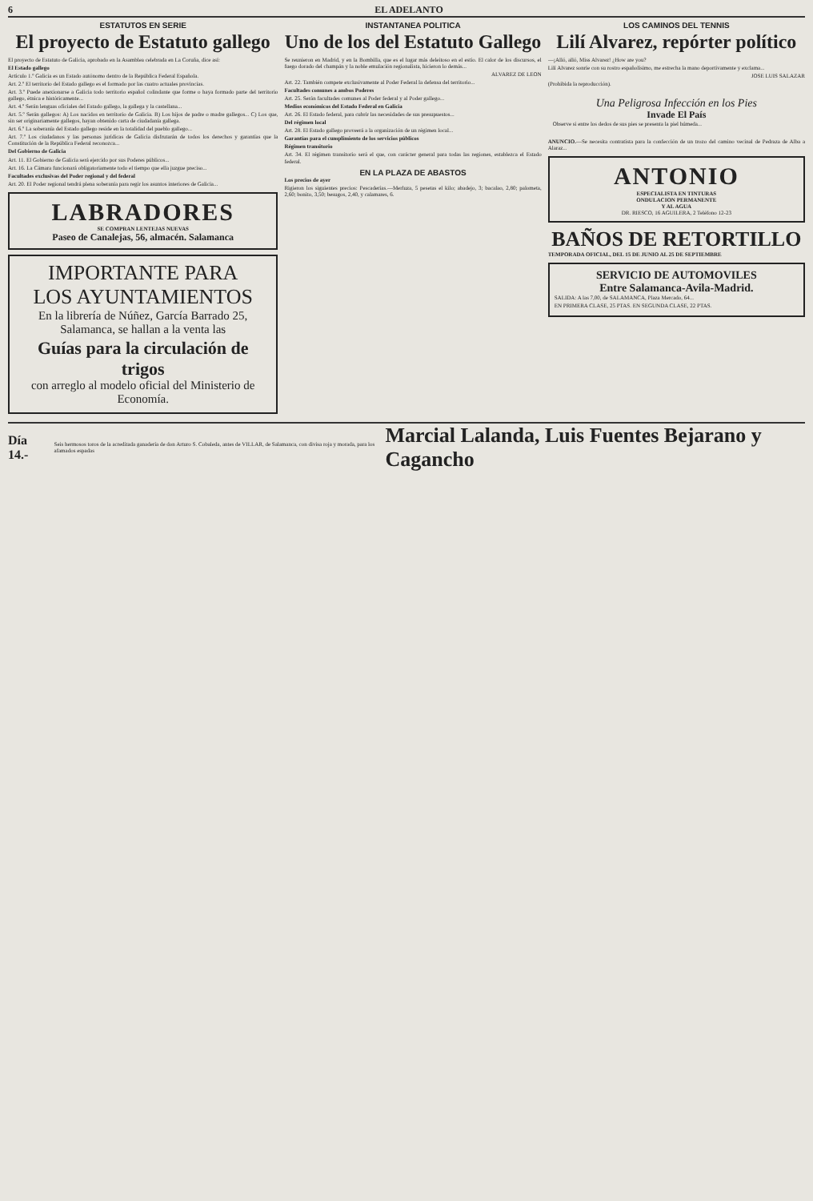6 EL ADELANTO
ESTATUTOS EN SERIE
El proyecto de Estatuto gallego
El proyecto de Estatuto de Galicia, aprobado en la Asamblea celebrada en La Coruña, dice así:
El Estado gallego
Artículo 1.º Galicia es un Estado autónomo dentro de la República Federal Española.
Art. 2.º El territorio del Estado gallego es el formado por las cuatro actuales provincias.
Art. 3.º Puede anexionarse a Galicia todo territorio español colindante que forme o haya formado parte del territorio gallego, étnica e históricamente...
Art. 4.º Serán lenguas oficiales del Estado gallego, la gallega y la castellana...
Art. 5.º Serán gallegos: A) Los nacidos en territorio de Galicia. B) Los hijos de padre o madre gallegos... C) Los que, sin ser originariamente gallegos, hayan obtenido carta de ciudadanía gallega.
Art. 6.º La soberanía del Estado gallego reside en la totalidad del pueblo gallego...
Art. 7.º Los ciudadanos y las personas jurídicas de Galicia disfrutarán de todos los derechos y garantías que la Constitución de la República Federal reconozca...
Del Gobierno de Galicia
Art. 11. El Gobierno de Galicia será ejercido por sus Poderes públicos...
Art. 16. La Cámara funcionará obligatoriamente todo el tiempo que ella juzgue preciso...
Facultades exclusivas del Poder regional y del federal
Art. 20. El Poder regional tendrá plena soberanía para regir los asuntos interiores de Galicia...
LABRADORES
SE COMPRAN LENTEJAS NUEVAS
Paseo de Canalejas, 56, almacén. Salamanca
IMPORTANTE PARA
LOS AYUNTAMIENTOS
En la librería de Núñez, García Barrado 25, Salamanca, se hallan a la venta las
Guías para la circulación de trigos
con arreglo al modelo oficial del Ministerio de Economía.
INSTANTANEA POLITICA
Uno de los del Estatuto Gallego
Se reunieron en Madrid, y en la Bombilla, que es el lugar más deleitoso en el estío. El calor de los discursos, el fuego dorado del champán y la noble emulación regionalista, hicieron lo demás...
ALVAREZ DE LEON
Art. 22. También compete exclusivamente al Poder Federal la defensa del territorio...
Facultades comunes a ambos Poderes
Art. 25. Serán facultades comunes al Poder federal y al Poder gallego...
Medios económicos del Estado Federal en Galicia
Art. 26. El Estado federal, para cubrir las necesidades de sus presupuestos...
Del régimen local
Art. 28. El Estado gallego proveerá a la organización de un régimen local...
Garantías para el cumplimiento de los servicios públicos
Régimen transitorio
Art. 34. El régimen transitorio será el que, con carácter general para todas las regiones, establezca el Estado federal.
EN LA PLAZA DE ABASTOS
Los precios de ayer
Rigieron los siguientes precios: Pescaderías.—Merluza, 5 pesetas el kilo; abadejo, 3; bacalao, 2,80; palometa, 2,60; bonito, 3,50; besugos, 2,40, y calamares, 6.
LOS CAMINOS DEL TENNIS
Lilí Alvarez, repórter político
—¡Alló, alló, Miss Alvarez! ¿How are you?
Lilí Alvarez sonríe con su rostro españolísimo, me estrecha la mano deportivamente y exclama...
JOSE LUIS SALAZAR
(Prohibida la reproducción).
Una Peligrosa Infección en los Pies
Invade El País
Observe si entre los dedos de sus pies se presenta la piel húmeda...
ANUNCIO.—Se necesita contratista para la confección de un trozo del camino vecinal de Pedraza de Alba a Alaraz...
ANTONIO
ESPECIALISTA EN TINTURAS
ONDULACION PERMANENTE
Y AL AGUA
DR. RIESCO, 16 AGUILERA, 2 Teléfono 12-23
BAÑOS DE RETORTILLO
TEMPORADA OFICIAL, DEL 15 DE JUNIO AL 25 DE SEPTIEMBRE
SERVICIO DE AUTOMOVILES
Entre Salamanca-Avila-Madrid.
SALIDA: A las 7,00, de SALAMANCA, Plaza Mercado, 64...
EN PRIMERA CLASE, 25 PTAS. EN SEGUNDA CLASE, 22 PTAS.
Día 14.- Seis hermosos toros de la acreditada ganadería de don Arturo S. Cobaleda, antes de VILLAR, de Salamanca, con divisa roja y morada, para los afamados espadas Marcial Lalanda, Luis Fuentes Bejarano y Cagancho